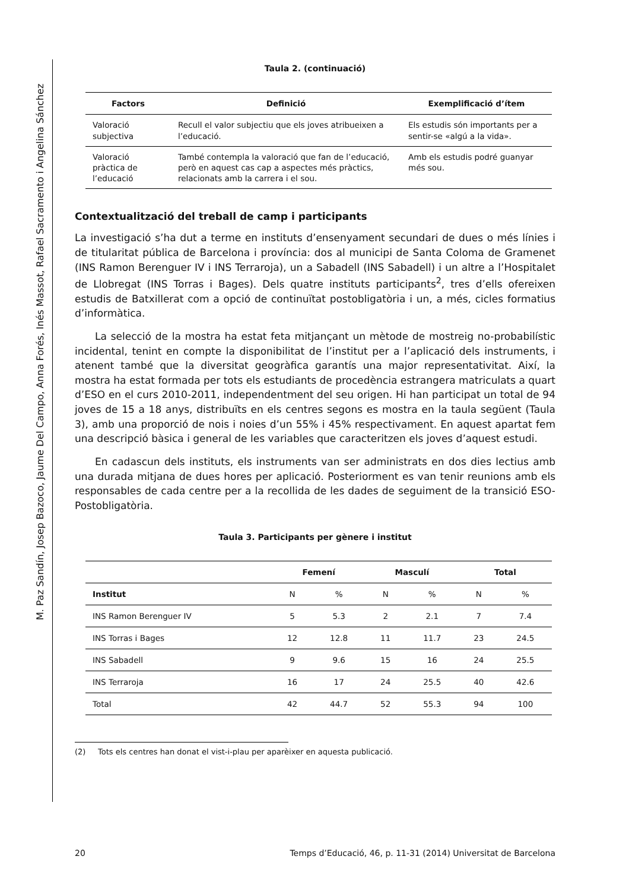M. Paz Sandín, Josep Bazoco, Jaume Del Campo, Anna Forés, Inés Massot, Rafael Sacramento i Angelina Sánchez
Taula 2. (continuació)
| Factors | Definició | Exemplificació d’ítem |
| --- | --- | --- |
| Valoració subjectiva | Recull el valor subjectiu que els joves atribueixen a l’educació. | Els estudis són importants per a sentir-se «algú a la vida». |
| Valoració pràctica de l’educació | També contempla la valoració que fan de l’educació, però en aquest cas cap a aspectes més pràctics, relacionats amb la carrera i el sou. | Amb els estudis podré guanyar més sou. |
Contextualització del treball de camp i participants
La investigació s’ha dut a terme en instituts d’ensenyament secundari de dues o més línies i de titularitat pública de Barcelona i província: dos al municipi de Santa Coloma de Gramenet (INS Ramon Berenguer IV i INS Terraroja), un a Sabadell (INS Sabadell) i un altre a l’Hospitalet de Llobregat (INS Torras i Bages). Dels quatre instituts participants<sup>2</sup>, tres d’ells ofereixen estudis de Batxillerat com a opció de continuïtat postobligatòria i un, a més, cicles formatius d’informàtica.
La selecció de la mostra ha estat feta mitjançant un mètode de mostreig no-probabilístic incidental, tenint en compte la disponibilitat de l’institut per a l’aplicació dels instruments, i atenent també que la diversitat geogràfica garantís una major representativitat. Així, la mostra ha estat formada per tots els estudiants de procedència estrangera matriculats a quart d’ESO en el curs 2010-2011, independentment del seu origen. Hi han participat un total de 94 joves de 15 a 18 anys, distribuïts en els centres segons es mostra en la taula següent (Taula 3), amb una proporció de nois i noies d’un 55% i 45% respectivament. En aquest apartat fem una descripció bàsica i general de les variables que caracteritzen els joves d’aquest estudi.
En cadascun dels instituts, els instruments van ser administrats en dos dies lectius amb una durada mitjana de dues hores per aplicació. Posteriorment es van tenir reunions amb els responsables de cada centre per a la recollida de les dades de seguiment de la transició ESO-Postobligatòria.
Taula 3. Participants per gènere i institut
| | Femení | | Masculí | | Total | |
| --- | --- | --- | --- | --- | --- | --- |
| Institut | N | % | N | % | N | % |
| INS Ramon Berenguer IV | 5 | 5.3 | 2 | 2.1 | 7 | 7.4 |
| INS Torras i Bages | 12 | 12.8 | 11 | 11.7 | 23 | 24.5 |
| INS Sabadell | 9 | 9.6 | 15 | 16 | 24 | 25.5 |
| INS Terraroja | 16 | 17 | 24 | 25.5 | 40 | 42.6 |
| Total | 42 | 44.7 | 52 | 55.3 | 94 | 100 |
(2) Tots els centres han donat el vist-i-plau per aparèixer en aquesta publicació.
20 Temps d’Educació, 46, p. 11-31 (2014) Universitat de Barcelona